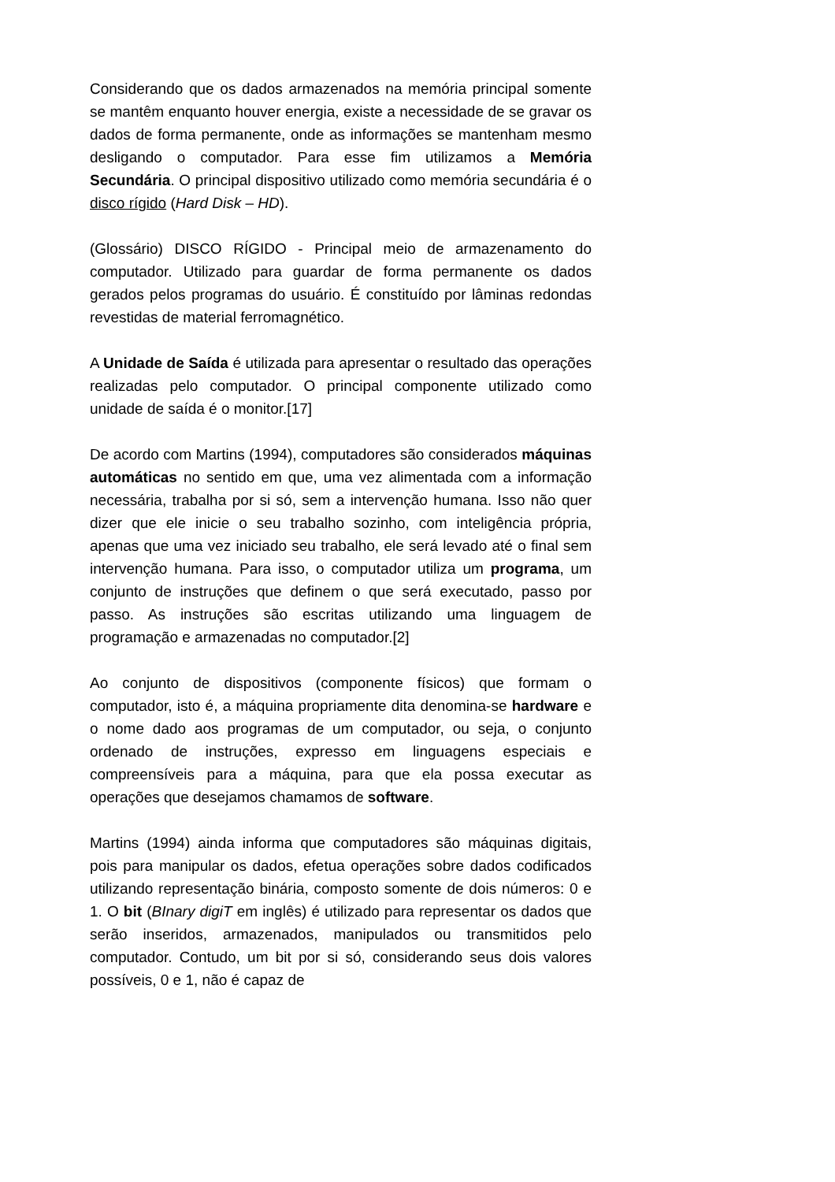Considerando que os dados armazenados na memória principal somente se mantêm enquanto houver energia, existe a necessidade de se gravar os dados de forma permanente, onde as informações se mantenham mesmo desligando o computador. Para esse fim utilizamos a Memória Secundária. O principal dispositivo utilizado como memória secundária é o disco rígido (Hard Disk – HD).
(Glossário) DISCO RÍGIDO - Principal meio de armazenamento do computador. Utilizado para guardar de forma permanente os dados gerados pelos programas do usuário. É constituído por lâminas redondas revestidas de material ferromagnético.
A Unidade de Saída é utilizada para apresentar o resultado das operações realizadas pelo computador. O principal componente utilizado como unidade de saída é o monitor.[17]
De acordo com Martins (1994), computadores são considerados máquinas automáticas no sentido em que, uma vez alimentada com a informação necessária, trabalha por si só, sem a intervenção humana. Isso não quer dizer que ele inicie o seu trabalho sozinho, com inteligência própria, apenas que uma vez iniciado seu trabalho, ele será levado até o final sem intervenção humana. Para isso, o computador utiliza um programa, um conjunto de instruções que definem o que será executado, passo por passo. As instruções são escritas utilizando uma linguagem de programação e armazenadas no computador.[2]
Ao conjunto de dispositivos (componente físicos) que formam o computador, isto é, a máquina propriamente dita denomina-se hardware e o nome dado aos programas de um computador, ou seja, o conjunto ordenado de instruções, expresso em linguagens especiais e compreensíveis para a máquina, para que ela possa executar as operações que desejamos chamamos de software.
Martins (1994) ainda informa que computadores são máquinas digitais, pois para manipular os dados, efetua operações sobre dados codificados utilizando representação binária, composto somente de dois números: 0 e 1. O bit (BInary digiT em inglês) é utilizado para representar os dados que serão inseridos, armazenados, manipulados ou transmitidos pelo computador. Contudo, um bit por si só, considerando seus dois valores possíveis, 0 e 1, não é capaz de